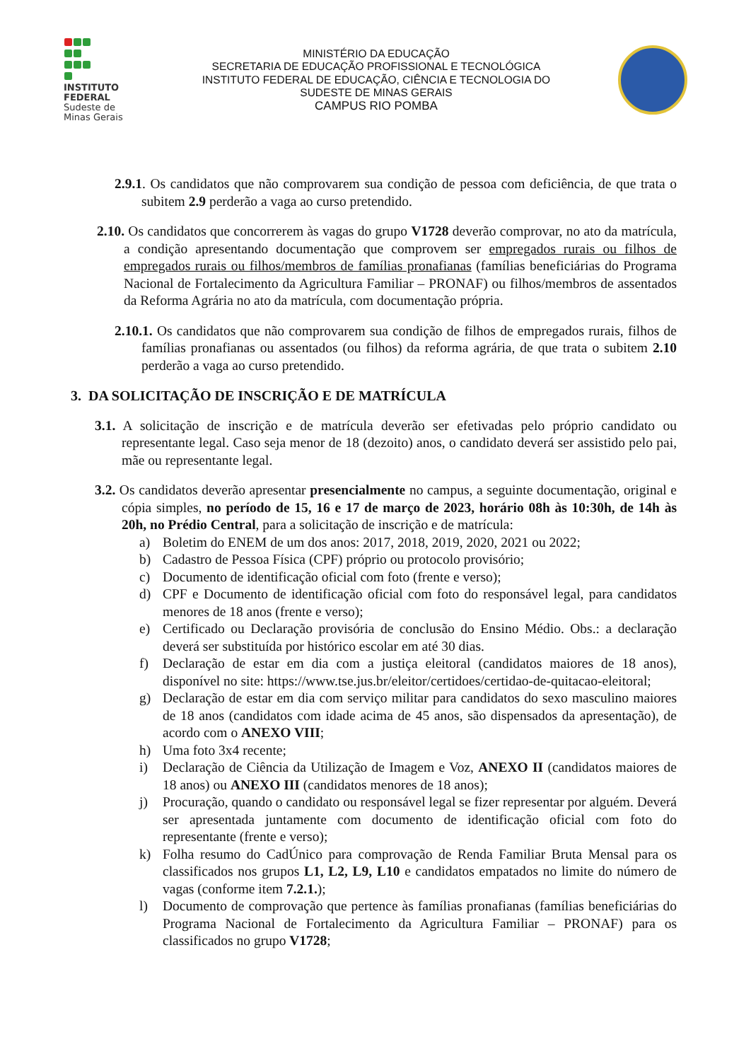INSTITUTO
FEDERAL
Sudeste de
Minas Gerais
MINISTÉRIO DA EDUCAÇÃO
SECRETARIA DE EDUCAÇÃO PROFISSIONAL E TECNOLÓGICA
INSTITUTO FEDERAL DE EDUCAÇÃO, CIÊNCIA E TECNOLOGIA DO
SUDESTE DE MINAS GERAIS
CAMPUS RIO POMBA
2.9.1. Os candidatos que não comprovarem sua condição de pessoa com deficiência, de que trata o subitem 2.9 perderão a vaga ao curso pretendido.
2.10. Os candidatos que concorrerem às vagas do grupo V1728 deverão comprovar, no ato da matrícula, a condição apresentando documentação que comprovem ser empregados rurais ou filhos de empregados rurais ou filhos/membros de famílias pronafianas (famílias beneficiárias do Programa Nacional de Fortalecimento da Agricultura Familiar – PRONAF) ou filhos/membros de assentados da Reforma Agrária no ato da matrícula, com documentação própria.
2.10.1. Os candidatos que não comprovarem sua condição de filhos de empregados rurais, filhos de famílias pronafianas ou assentados (ou filhos) da reforma agrária, de que trata o subitem 2.10 perderão a vaga ao curso pretendido.
3. DA SOLICITAÇÃO DE INSCRIÇÃO E DE MATRÍCULA
3.1. A solicitação de inscrição e de matrícula deverão ser efetivadas pelo próprio candidato ou representante legal. Caso seja menor de 18 (dezoito) anos, o candidato deverá ser assistido pelo pai, mãe ou representante legal.
3.2. Os candidatos deverão apresentar presencialmente no campus, a seguinte documentação, original e cópia simples, no período de 15, 16 e 17 de março de 2023, horário 08h às 10:30h, de 14h às 20h, no Prédio Central, para a solicitação de inscrição e de matrícula:
a) Boletim do ENEM de um dos anos: 2017, 2018, 2019, 2020, 2021 ou 2022;
b) Cadastro de Pessoa Física (CPF) próprio ou protocolo provisório;
c) Documento de identificação oficial com foto (frente e verso);
d) CPF e Documento de identificação oficial com foto do responsável legal, para candidatos menores de 18 anos (frente e verso);
e) Certificado ou Declaração provisória de conclusão do Ensino Médio. Obs.: a declaração deverá ser substituída por histórico escolar em até 30 dias.
f) Declaração de estar em dia com a justiça eleitoral (candidatos maiores de 18 anos), disponível no site: https://www.tse.jus.br/eleitor/certidoes/certidao-de-quitacao-eleitoral;
g) Declaração de estar em dia com serviço militar para candidatos do sexo masculino maiores de 18 anos (candidatos com idade acima de 45 anos, são dispensados da apresentação), de acordo com o ANEXO VIII;
h) Uma foto 3x4 recente;
i) Declaração de Ciência da Utilização de Imagem e Voz, ANEXO II (candidatos maiores de 18 anos) ou ANEXO III (candidatos menores de 18 anos);
j) Procuração, quando o candidato ou responsável legal se fizer representar por alguém. Deverá ser apresentada juntamente com documento de identificação oficial com foto do representante (frente e verso);
k) Folha resumo do CadÚnico para comprovação de Renda Familiar Bruta Mensal para os classificados nos grupos L1, L2, L9, L10 e candidatos empatados no limite do número de vagas (conforme item 7.2.1.);
l) Documento de comprovação que pertence às famílias pronafianas (famílias beneficiárias do Programa Nacional de Fortalecimento da Agricultura Familiar – PRONAF) para os classificados no grupo V1728;